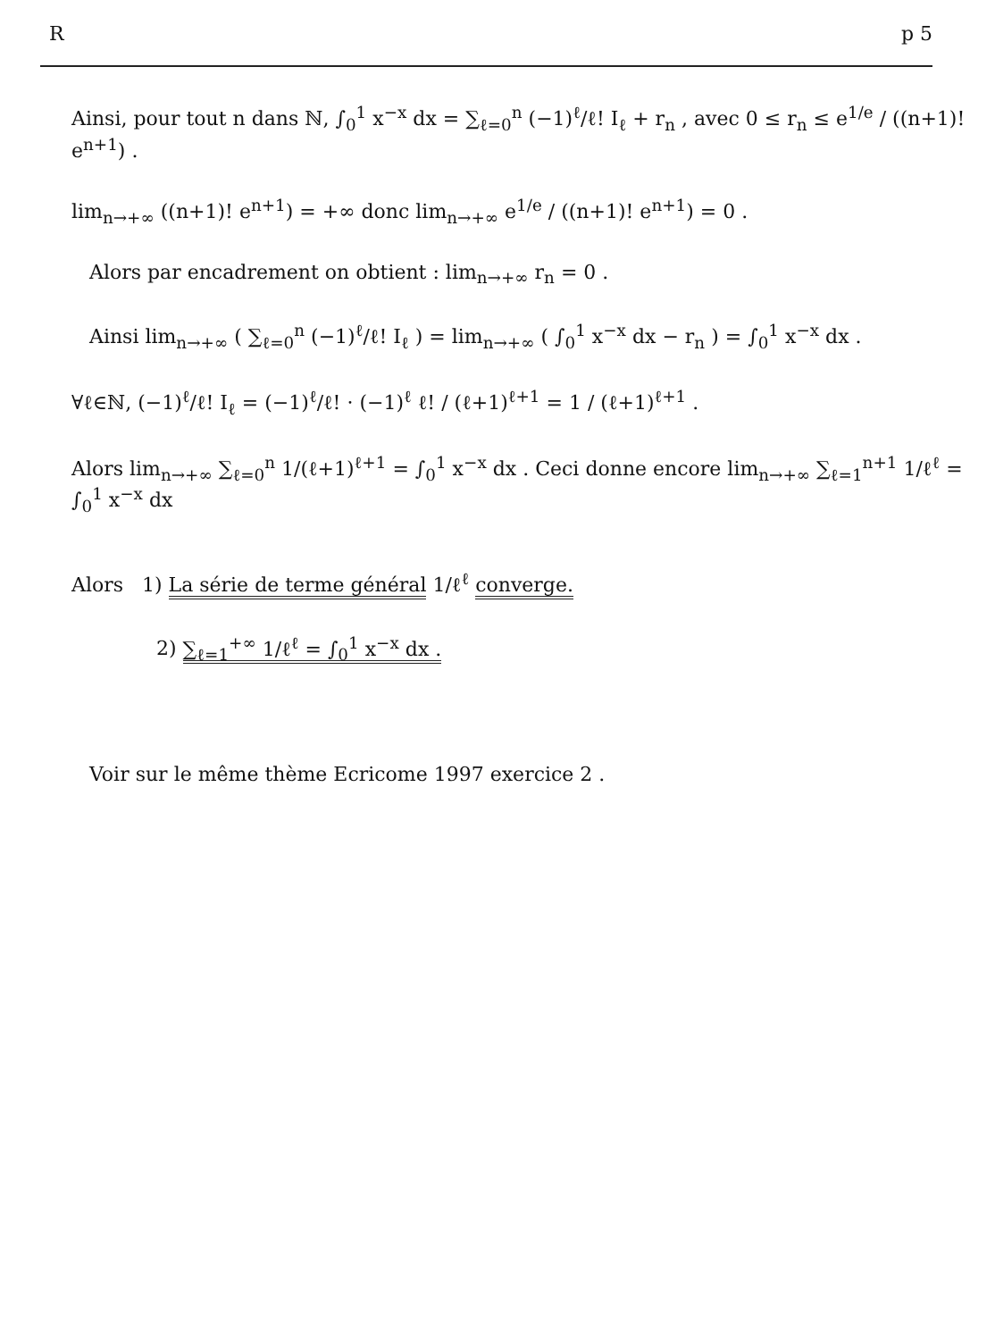Rp 5
Ainsi, pour tout n dans ℕ, ∫<sub>0</sub><sup>1</sup> x<sup>−x</sup> dx = ∑<sub>ℓ=0</sub><sup>n</sup> (−1)<sup>ℓ</sup>/ℓ! I<sub>ℓ</sub> + r<sub>n</sub> , avec 0 ≤ r<sub>n</sub> ≤ e<sup>1/e</sup> / ((n+1)! e<sup>n+1</sup>) .
lim<sub>n→+∞</sub> ((n+1)! e<sup>n+1</sup>) = +∞ donc lim<sub>n→+∞</sub> e<sup>1/e</sup> / ((n+1)! e<sup>n+1</sup>) = 0 .
Alors par encadrement on obtient : lim<sub>n→+∞</sub> r<sub>n</sub> = 0 .
Ainsi lim<sub>n→+∞</sub> ( ∑<sub>ℓ=0</sub><sup>n</sup> (−1)<sup>ℓ</sup>/ℓ! I<sub>ℓ</sub> ) = lim<sub>n→+∞</sub> ( ∫<sub>0</sub><sup>1</sup> x<sup>−x</sup> dx − r<sub>n</sub> ) = ∫<sub>0</sub><sup>1</sup> x<sup>−x</sup> dx .
∀ℓ∈ℕ, (−1)<sup>ℓ</sup>/ℓ! I<sub>ℓ</sub> = (−1)<sup>ℓ</sup>/ℓ! · (−1)<sup>ℓ</sup> ℓ! / (ℓ+1)<sup>ℓ+1</sup> = 1 / (ℓ+1)<sup>ℓ+1</sup> .
Alors lim<sub>n→+∞</sub> ∑<sub>ℓ=0</sub><sup>n</sup> 1/(ℓ+1)<sup>ℓ+1</sup> = ∫<sub>0</sub><sup>1</sup> x<sup>−x</sup> dx . Ceci donne encore lim<sub>n→+∞</sub> ∑<sub>ℓ=1</sub><sup>n+1</sup> 1/ℓ<sup>ℓ</sup> = ∫<sub>0</sub><sup>1</sup> x<sup>−x</sup> dx
Alors 1) La série de terme général 1/ℓ<sup>ℓ</sup> converge.
2) ∑<sub>ℓ=1</sub><sup>+∞</sup> 1/ℓ<sup>ℓ</sup> = ∫<sub>0</sub><sup>1</sup> x<sup>−x</sup> dx .
Voir sur le même thème Ecricome 1997 exercice 2 .